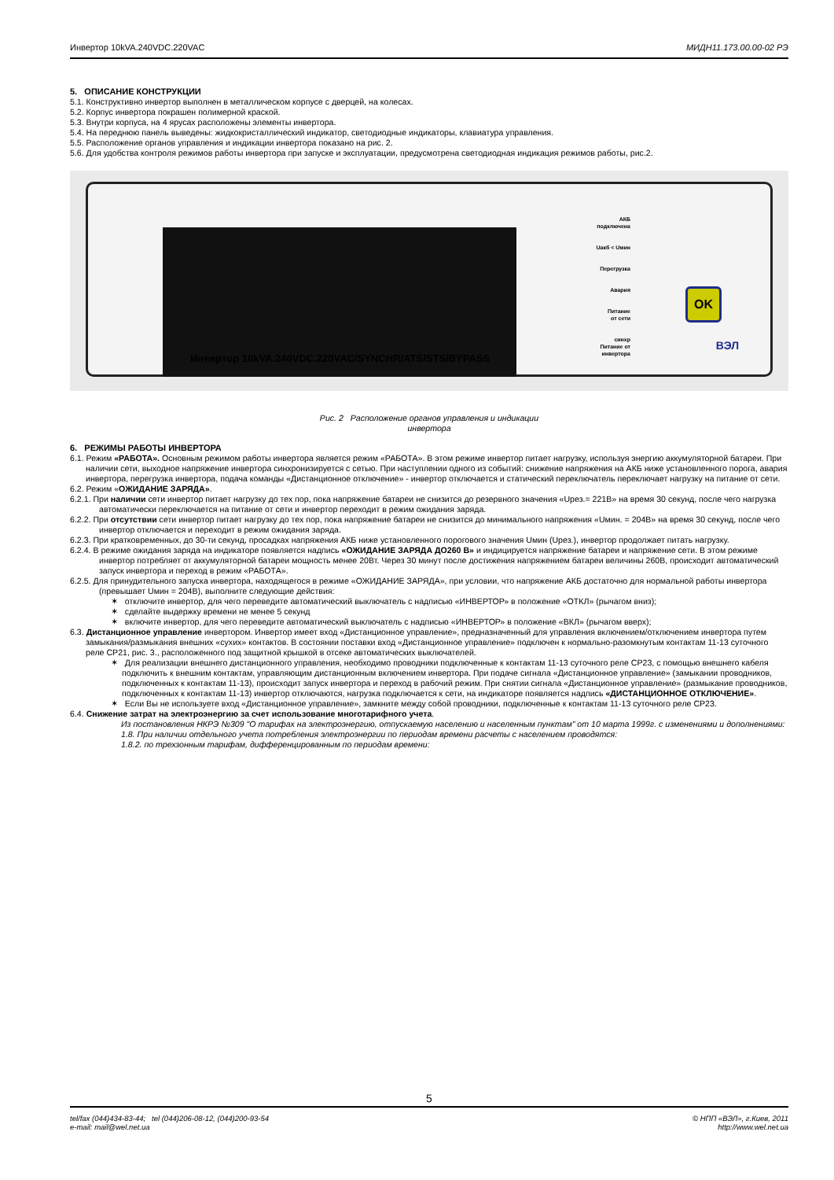Инвертор 10kVA.240VDC.220VAC МИДН11.173.00.00-02 РЭ
5. ОПИСАНИЕ КОНСТРУКЦИИ
5.1. Конструктивно инвертор выполнен в металлическом корпусе с дверцей, на колесах.
5.2. Корпус инвертора покрашен полимерной краской.
5.3. Внутри корпуса, на 4 ярусах расположены элементы инвертора.
5.4. На переднюю панель выведены: жидкокристаллический индикатор, светодиодные индикаторы, клавиатура управления.
5.5. Расположение органов управления и индикации инвертора показано на рис. 2.
5.6. Для удобства контроля режимов работы инвертора при запуске и эксплуатации, предусмотрена светодиодная индикация режимов работы, рис.2.
АКБ
подключена
Uакб < Uмин
Перегрузка
Авария
Питание
от сети
синхр
Питание от
инвертора
OK
Инвертор 10kVA.240VDC.220VAC/SYNCHR/ATS/STS/BYPASS
ВЭЛ
Рис. 2 Расположение органов управления и индикации
инвертора
6. РЕЖИМЫ РАБОТЫ ИНВЕРТОРА
6.1. Режим «РАБОТА». Основным режимом работы инвертора является режим «РАБОТА». В этом режиме инвертор питает нагрузку, используя энергию аккумуляторной батареи. При наличии сети, выходное напряжение инвертора синхронизируется с сетью. При наступлении одного из событий: снижение напряжения на АКБ ниже установленного порога, авария инвертора, перегрузка инвертора, подача команды «Дистанционное отключение» - инвертор отключается и статический переключатель переключает нагрузку на питание от сети.
6.2. Режим «ОЖИДАНИЕ ЗАРЯДА».
6.2.1. При наличии сети инвертор питает нагрузку до тех пор, пока напряжение батареи не снизится до резервного значения «Uрез.= 221В» на время 30 секунд, после чего нагрузка автоматически переключается на питание от сети и инвертор переходит в режим ожидания заряда.
6.2.2. При отсутствии сети инвертор питает нагрузку до тех пор, пока напряжение батареи не снизится до минимального напряжения «Uмин. = 204В» на время 30 секунд, после чего инвертор отключается и переходит в режим ожидания заряда.
6.2.3. При кратковременных, до 30-ти секунд, просадках напряжения АКБ ниже установленного порогового значения Uмин (Uрез.), инвертор продолжает питать нагрузку.
6.2.4. В режиме ожидания заряда на индикаторе появляется надпись «ОЖИДАНИЕ ЗАРЯДА ДО260 В» и индицируется напряжение батареи и напряжение сети. В этом режиме инвертор потребляет от аккумуляторной батареи мощность менее 20Вт. Через 30 минут после достижения напряжением батареи величины 260В, происходит автоматический запуск инвертора и переход в режим «РАБОТА».
6.2.5. Для принудительного запуска инвертора, находящегося в режиме «ОЖИДАНИЕ ЗАРЯДА», при условии, что напряжение АКБ достаточно для нормальной работы инвертора (превышает Uмин = 204В), выполните следующие действия:
✶ отключите инвертор, для чего переведите автоматический выключатель с надписью «ИНВЕРТОР» в положение «ОТКЛ» (рычагом вниз);
✶ сделайте выдержку времени не менее 5 секунд
✶ включите инвертор, для чего переведите автоматический выключатель с надписью «ИНВЕРТОР» в положение «ВКЛ» (рычагом вверх);
6.3. Дистанционное управление инвертором. Инвертор имеет вход «Дистанционное управление», предназначенный для управления включением/отключением инвертора путем замыкания/размыкания внешних «сухих» контактов. В состоянии поставки вход «Дистанционное управление» подключен к нормально-разомкнутым контактам 11-13 суточного реле СР21, рис. 3., расположенного под защитной крышкой в отсеке автоматических выключателей.
✶ Для реализации внешнего дистанционного управления, необходимо проводники подключенные к контактам 11-13 суточного реле СР23, с помощью внешнего кабеля подключить к внешним контактам, управляющим дистанционным включением инвертора. При подаче сигнала «Дистанционное управление» (замыкании проводников, подключенных к контактам 11-13), происходит запуск инвертора и переход в рабочий режим. При снятии сигнала «Дистанционное управление» (размыкание проводников, подключенных к контактам 11-13) инвертор отключаются, нагрузка подключается к сети, на индикаторе появляется надпись «ДИСТАНЦИОННОЕ ОТКЛЮЧЕНИЕ».
✶ Если Вы не используете вход «Дистанционное управление», замкните между собой проводники, подключенные к контактам 11-13 суточного реле СР23.
6.4. Снижение затрат на электроэнергию за счет использование многотарифного учета.
Из постановления НКРЭ №309 "О тарифах на электроэнергию, отпускаемую населению и населенным пунктам" от 10 марта 1999г. с изменениями и дополнениями:
1.8. При наличии отдельного учета потребления электроэнергии по периодам времени расчеты с населением проводятся:
1.8.2. по трехзонным тарифам, дифференцированным по периодам времени:
5
tel/fax (044)434-83-44; tel (044)206-08-12, (044)200-93-54
e-mail: mail@wel.net.ua © НПП «ВЭЛ», г.Киев, 2011
http://www.wel.net.ua